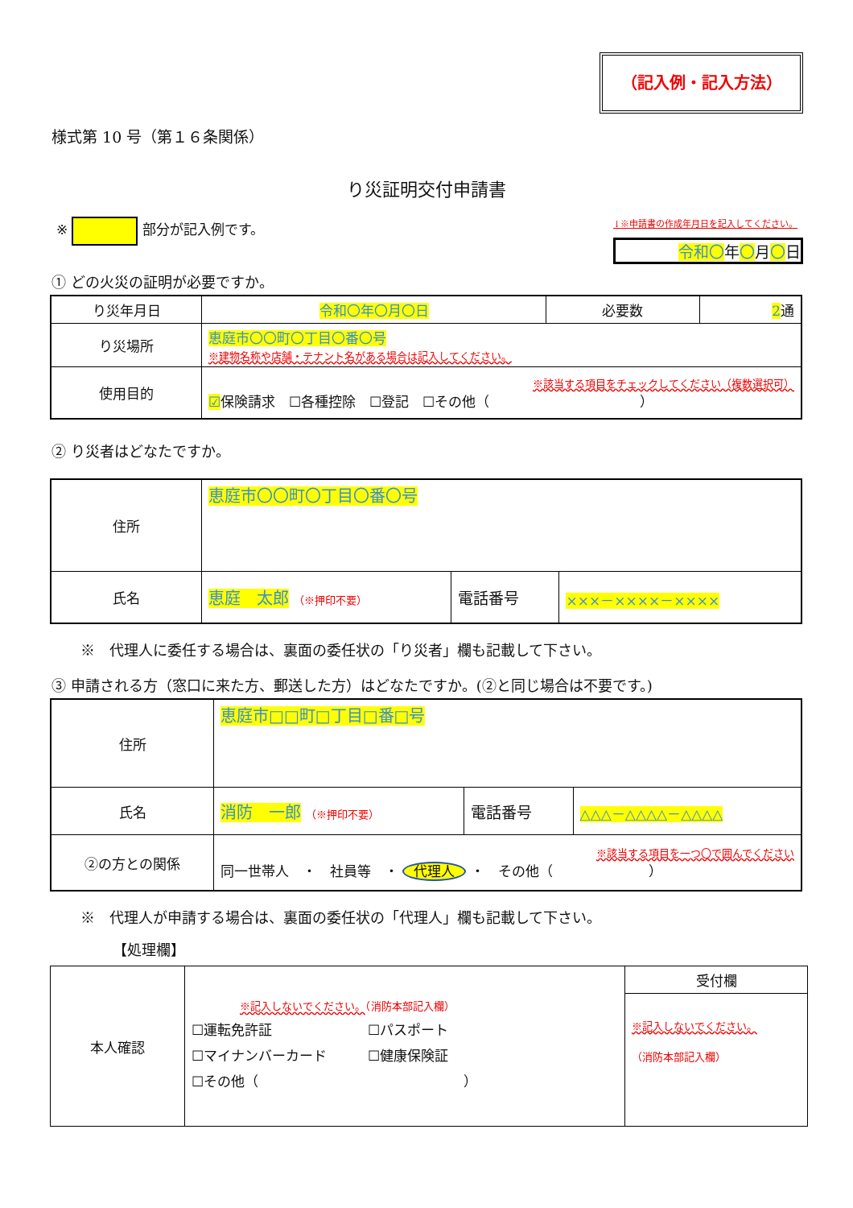（記入例・記入方法）
様式第 10 号（第１６条関係）
り災証明交付申請書
※ 部分が記入例です。
↓※申請書の作成年月日を記入してください。
令和〇年〇月〇日
① どの火災の証明が必要ですか。
| り災年月日 | 令和〇年〇月〇日 | 必要数 | 2 通 |
| り災場所 | 恵庭市〇〇町〇丁目〇番〇号 ※建物名称や店舗・テナント名がある場合は記入してください。 | | |
| 使用目的 | ※該当する項目をチェックしてください（複数選択可） ☑ 保険請求 ☐各種控除 ☐登記 ☐その他（ ） | | |
② り災者はどなたですか。
| 住所 | 恵庭市〇〇町〇丁目〇番〇号 | | |
| 氏名 | 恵庭 太郎 （※押印不要） | 電話番号 | ×××－××××－×××× |
※　代理人に委任する場合は、裏面の委任状の「り災者」欄も記載して下さい。
③ 申請される方（窓口に来た方、郵送した方）はどなたですか。(②と同じ場合は不要です。)
| 住所 | 恵庭市□□町□丁目□番□号 | | |
| 氏名 | 消防 一郎 （※押印不要） | 電話番号 | △△△－△△△△－△△△△ |
| ②の方との関係 | ※該当する項目を一つ〇で囲んでください 同一世帯人 ・ 社員等 ・ 代理人 ・ その他（ ） | | |
※　代理人が申請する場合は、裏面の委任状の「代理人」欄も記載して下さい。
【処理欄】
| 本人確認 | ※記入しないでください。 （消防本部記入欄） ☐運転免許証 ☐パスポート ☐マイナンバーカード ☐健康保険証 ☐その他（ ） | 受付欄 |
| | | ※記入しないでください。 （消防本部記入欄） |